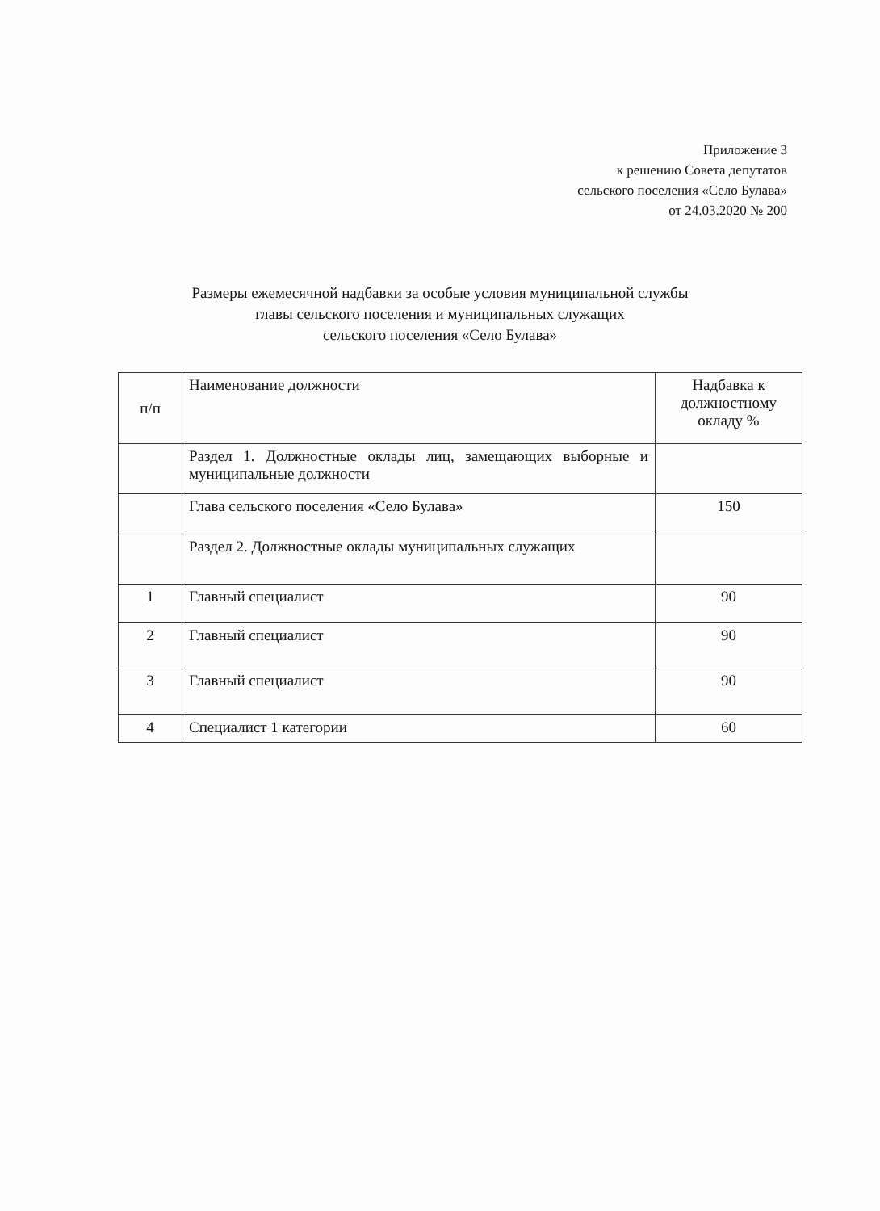Приложение 3
к решению Совета депутатов
сельского поселения «Село Булава»
от 24.03.2020 № 200
Размеры ежемесячной надбавки за особые условия муниципальной службы
главы сельского поселения и муниципальных служащих
сельского поселения «Село Булава»
| п/п | Наименование должности | Надбавка к должностному окладу % |
| --- | --- | --- |
| | Раздел 1. Должностные оклады лиц, замещающих выборные и муниципальные должности | |
| | Глава сельского поселения «Село Булава» | 150 |
| | Раздел 2. Должностные оклады муниципальных служащих | |
| 1 | Главный специалист | 90 |
| 2 | Главный специалист | 90 |
| 3 | Главный специалист | 90 |
| 4 | Специалист 1 категории | 60 |